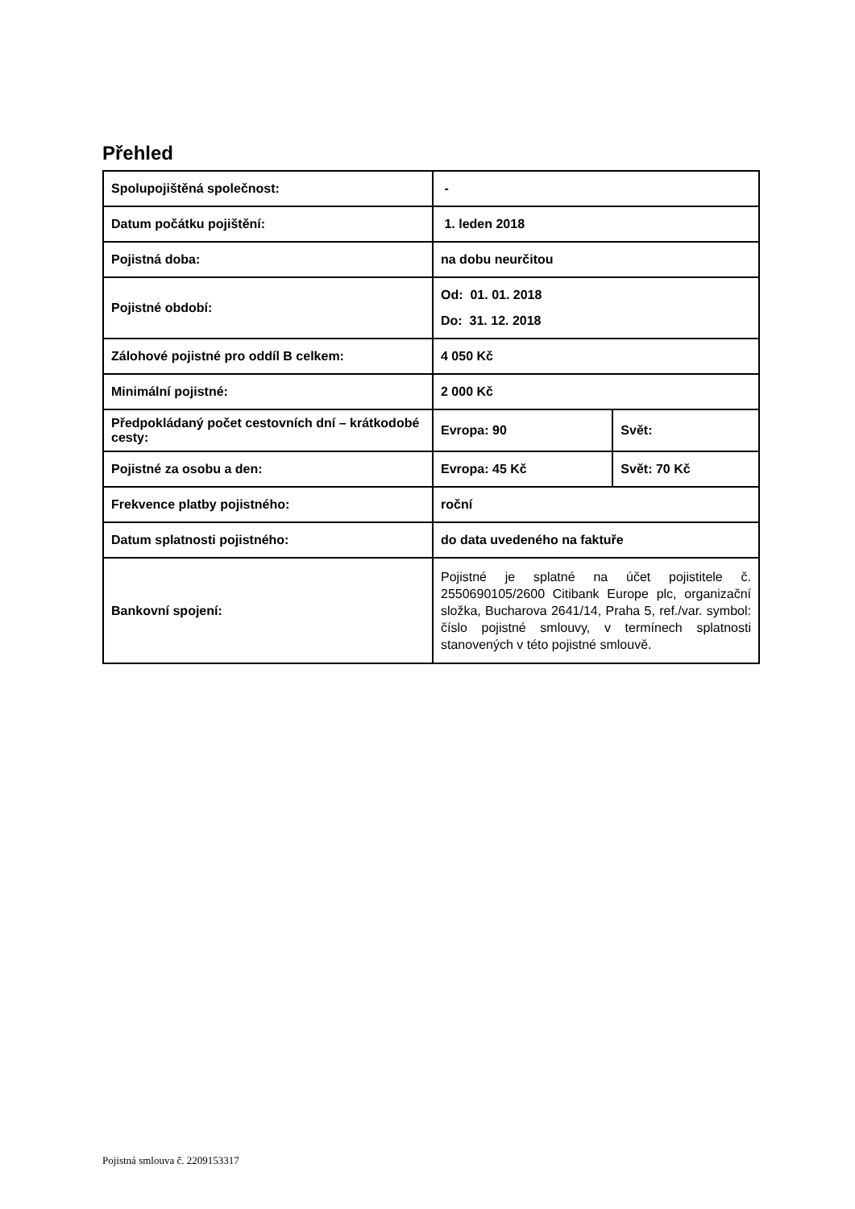Přehled
| Spolupojištěná společnost: | - | |
| Datum počátku pojištění: | 1. leden 2018 | |
| Pojistná doba: | na dobu neurčitou | |
| Pojistné období: | Od: 01. 01. 2018 Do: 31. 12. 2018 | |
| Zálohové pojistné pro oddíl B celkem: | 4 050 Kč | |
| Minimální pojistné: | 2 000 Kč | |
| Předpokládaný počet cestovních dní – krátkodobé cesty: | Evropa: 90 | Svět: |
| Pojistné za osobu a den: | Evropa: 45 Kč | Svět: 70 Kč |
| Frekvence platby pojistného: | roční | |
| Datum splatnosti pojistného: | do data uvedeného na faktuře | |
| Bankovní spojení: | Pojistné je splatné na účet pojistitele č. 2550690105/2600 Citibank Europe plc, organizační složka, Bucharova 2641/14, Praha 5, ref./var. symbol: číslo pojistné smlouvy, v termínech splatnosti stanovených v této pojistné smlouvě. | |
Pojistná smlouva č. 2209153317